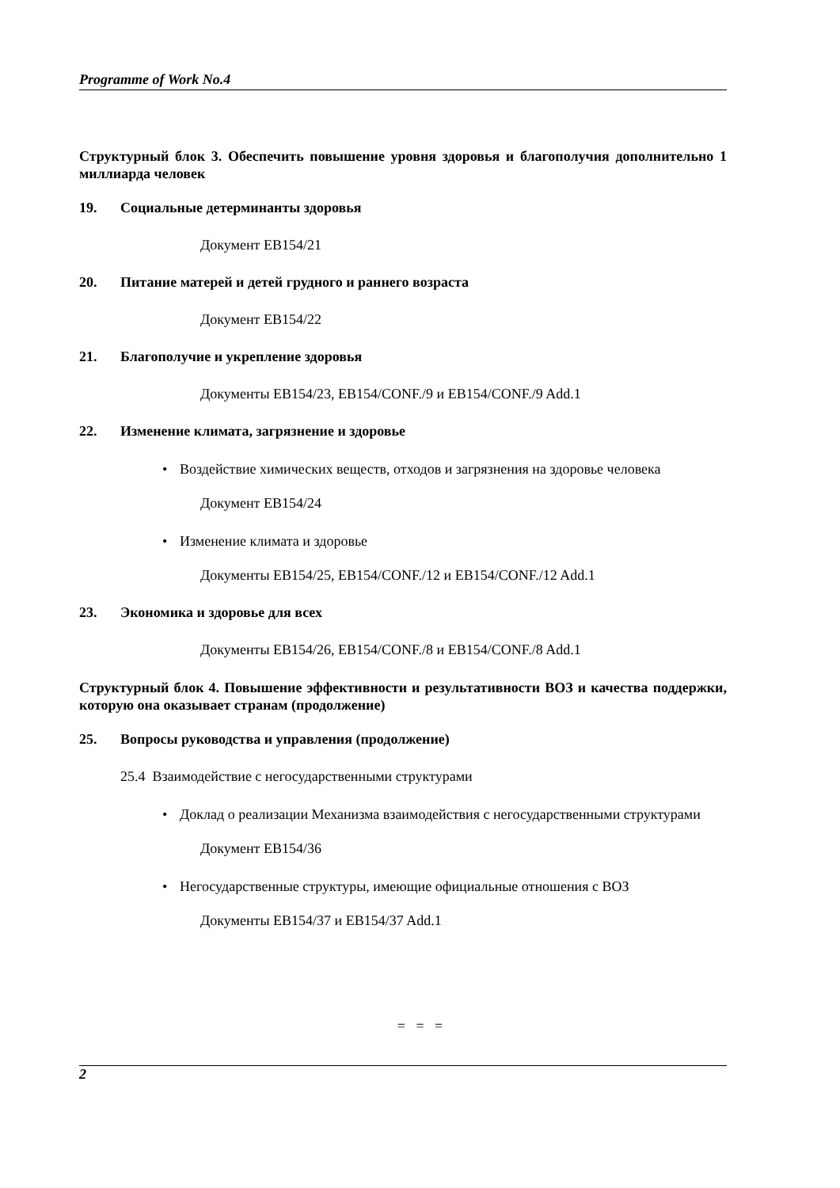Programme of Work No.4
Структурный блок 3. Обеспечить повышение уровня здоровья и благополучия дополнительно 1 миллиарда человек
19. Социальные детерминанты здоровья
Документ EB154/21
20. Питание матерей и детей грудного и раннего возраста
Документ EB154/22
21. Благополучие и укрепление здоровья
Документы EB154/23, EB154/CONF./9 и EB154/CONF./9 Add.1
22. Изменение климата, загрязнение и здоровье
• Воздействие химических веществ, отходов и загрязнения на здоровье человека
Документ EB154/24
• Изменение климата и здоровье
Документы EB154/25, EB154/CONF./12 и EB154/CONF./12 Add.1
23. Экономика и здоровье для всех
Документы EB154/26, EB154/CONF./8 и EB154/CONF./8 Add.1
Структурный блок 4. Повышение эффективности и результативности ВОЗ и качества поддержки, которую она оказывает странам (продолжение)
25. Вопросы руководства и управления (продолжение)
25.4 Взаимодействие с негосударственными структурами
• Доклад о реализации Механизма взаимодействия с негосударственными структурами
Документ EB154/36
• Негосударственные структуры, имеющие официальные отношения с ВОЗ
Документы EB154/37 и EB154/37 Add.1
= = =
2